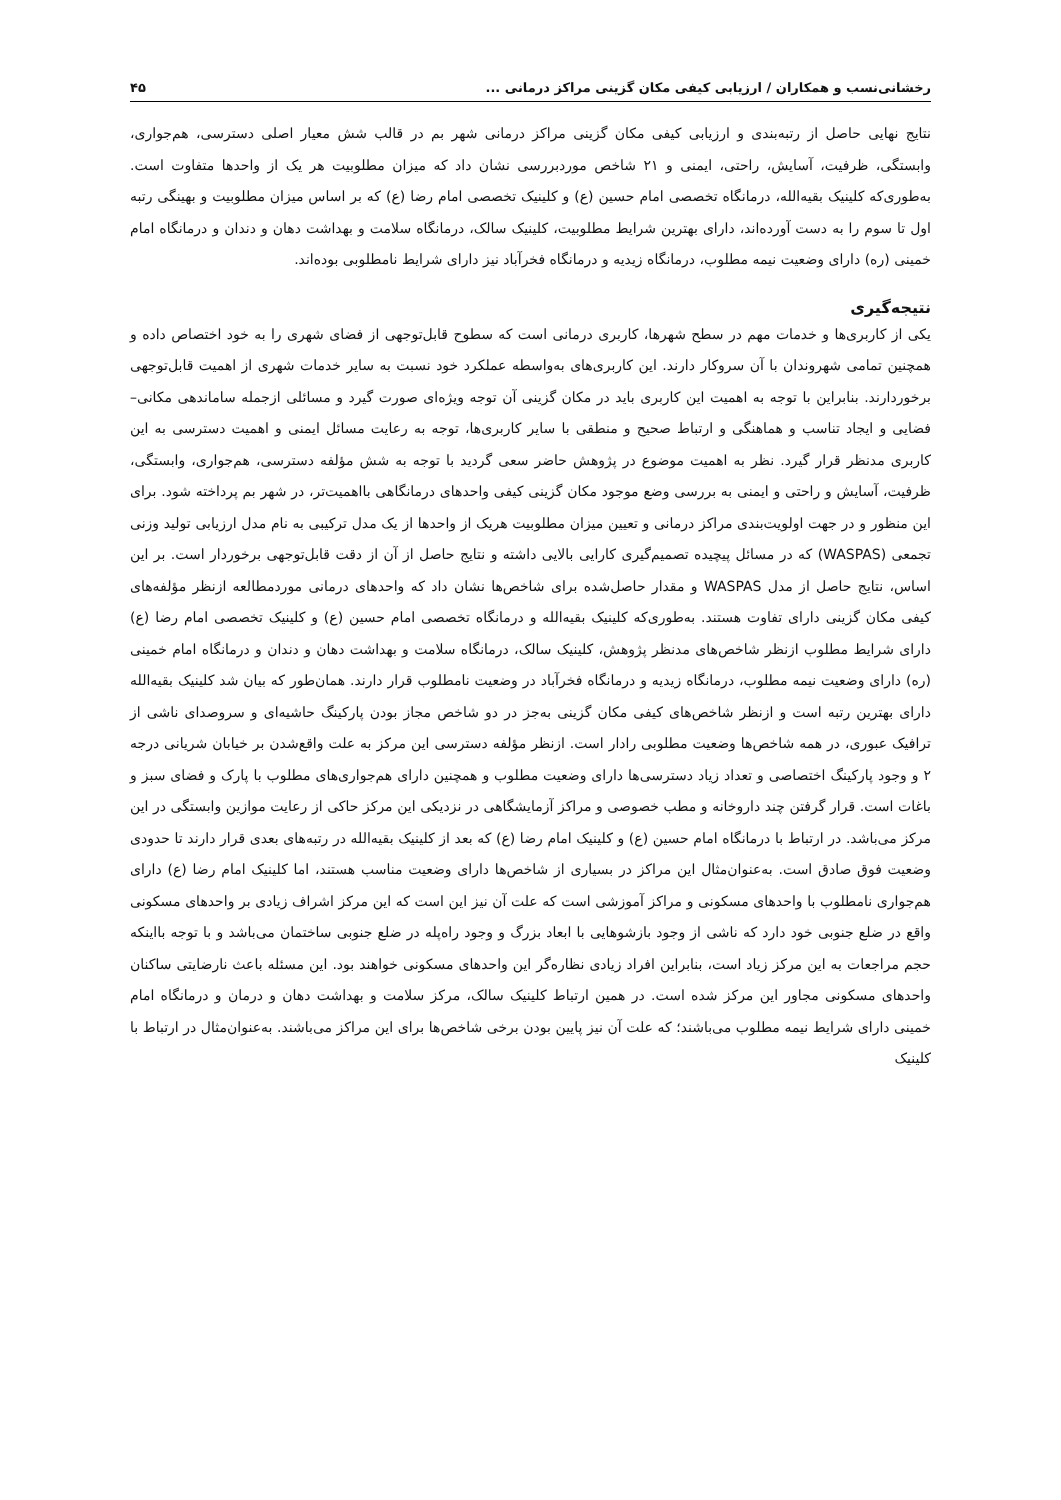رخشانی‌نسب و همکاران / ارزیابی کیفی مکان گزینی مراکز درمانی ... ۴۵
نتایج نهایی حاصل از رتبه‌بندی و ارزیابی کیفی مکان گزینی مراکز درمانی شهر بم در قالب شش معیار اصلی دسترسی، هم‌جواری، وابستگی، ظرفیت، آسایش، راحتی، ایمنی و ۲۱ شاخص موردبررسی نشان داد که میزان مطلوبیت هر یک از واحدها متفاوت است. به‌طوری‌که کلینیک بقیه‌الله، درمانگاه تخصصی امام حسین (ع) و کلینیک تخصصی امام رضا (ع) که بر اساس میزان مطلوبیت و بهینگی رتبه اول تا سوم را به دست آورده‌اند، دارای بهترین شرایط مطلوبیت، کلینیک سالک، درمانگاه سلامت و بهداشت دهان و دندان و درمانگاه امام خمینی (ره) دارای وضعیت نیمه مطلوب، درمانگاه زیدیه و درمانگاه فخرآباد نیز دارای شرایط نامطلوبی بوده‌اند.
نتیجه‌گیری
یکی از کاربری‌ها و خدمات مهم در سطح شهرها، کاربری درمانی است که سطوح قابل‌توجهی از فضای شهری را به خود اختصاص داده و همچنین تمامی شهروندان با آن سروکار دارند. این کاربری‌های به‌واسطه عملکرد خود نسبت به سایر خدمات شهری از اهمیت قابل‌توجهی برخوردارند. بنابراین با توجه به اهمیت این کاربری باید در مکان گزینی آن توجه ویژه‌ای صورت گیرد و مسائلی ازجمله ساماندهی مکانی–فضایی و ایجاد تناسب و هماهنگی و ارتباط صحیح و منطقی با سایر کاربری‌ها، توجه به رعایت مسائل ایمنی و اهمیت دسترسی به این کاربری مدنظر قرار گیرد. نظر به اهمیت موضوع در پژوهش حاضر سعی گردید با توجه به شش مؤلفه دسترسی، هم‌جواری، وابستگی، ظرفیت، آسایش و راحتی و ایمنی به بررسی وضع موجود مکان گزینی کیفی واحدهای درمانگاهی بااهمیت‌تر، در شهر بم پرداخته شود. برای این منظور و در جهت اولویت‌بندی مراکز درمانی و تعیین میزان مطلوبیت هریک از واحدها از یک مدل ترکیبی به نام مدل ارزیابی تولید وزنی تجمعی (WASPAS) که در مسائل پیچیده تصمیم‌گیری کارایی بالایی داشته و نتایج حاصل از آن از دقت قابل‌توجهی برخوردار است. بر این اساس، نتایج حاصل از مدل WASPAS و مقدار حاصل‌شده برای شاخص‌ها نشان داد که واحدهای درمانی موردمطالعه ازنظر مؤلفه‌های کیفی مکان گزینی دارای تفاوت هستند. به‌طوری‌که کلینیک بقیه‌الله و درمانگاه تخصصی امام حسین (ع) و کلینیک تخصصی امام رضا (ع) دارای شرایط مطلوب ازنظر شاخص‌های مدنظر پژوهش، کلینیک سالک، درمانگاه سلامت و بهداشت دهان و دندان و درمانگاه امام خمینی (ره) دارای وضعیت نیمه مطلوب، درمانگاه زیدیه و درمانگاه فخرآباد در وضعیت نامطلوب قرار دارند. همان‌طور که بیان شد کلینیک بقیه‌الله دارای بهترین رتبه است و ازنظر شاخص‌های کیفی مکان گزینی به‌جز در دو شاخص مجاز بودن پارکینگ حاشیه‌ای و سروصدای ناشی از ترافیک عبوری، در همه شاخص‌ها وضعیت مطلوبی رادار است. ازنظر مؤلفه دسترسی این مرکز به علت واقع‌شدن بر خیابان شریانی درجه ۲ و وجود پارکینگ اختصاصی و تعداد زیاد دسترسی‌ها دارای وضعیت مطلوب و همچنین دارای هم‌جواری‌های مطلوب با پارک و فضای سبز و باغات است. قرار گرفتن چند داروخانه و مطب خصوصی و مراکز آزمایشگاهی در نزدیکی این مرکز حاکی از رعایت موازین وابستگی در این مرکز می‌باشد. در ارتباط با درمانگاه امام حسین (ع) و کلینیک امام رضا (ع) که بعد از کلینیک بقیه‌الله در رتبه‌های بعدی قرار دارند تا حدودی وضعیت فوق صادق است. به‌عنوان‌مثال این مراکز در بسیاری از شاخص‌ها دارای وضعیت مناسب هستند، اما کلینیک امام رضا (ع) دارای هم‌جواری نامطلوب با واحدهای مسکونی و مراکز آموزشی است که علت آن نیز این است که این مرکز اشراف زیادی بر واحدهای مسکونی واقع در ضلع جنوبی خود دارد که ناشی از وجود بازشوهایی با ابعاد بزرگ و وجود راه‌پله در ضلع جنوبی ساختمان می‌باشد و با توجه بااینکه حجم مراجعات به این مرکز زیاد است، بنابراین افراد زیادی نظاره‌گر این واحدهای مسکونی خواهند بود. این مسئله باعث نارضایتی ساکنان واحدهای مسکونی مجاور این مرکز شده است. در همین ارتباط کلینیک سالک، مرکز سلامت و بهداشت دهان و درمان و درمانگاه امام خمینی دارای شرایط نیمه مطلوب می‌باشند؛ که علت آن نیز پایین بودن برخی شاخص‌ها برای این مراکز می‌باشند. به‌عنوان‌مثال در ارتباط با کلینیک